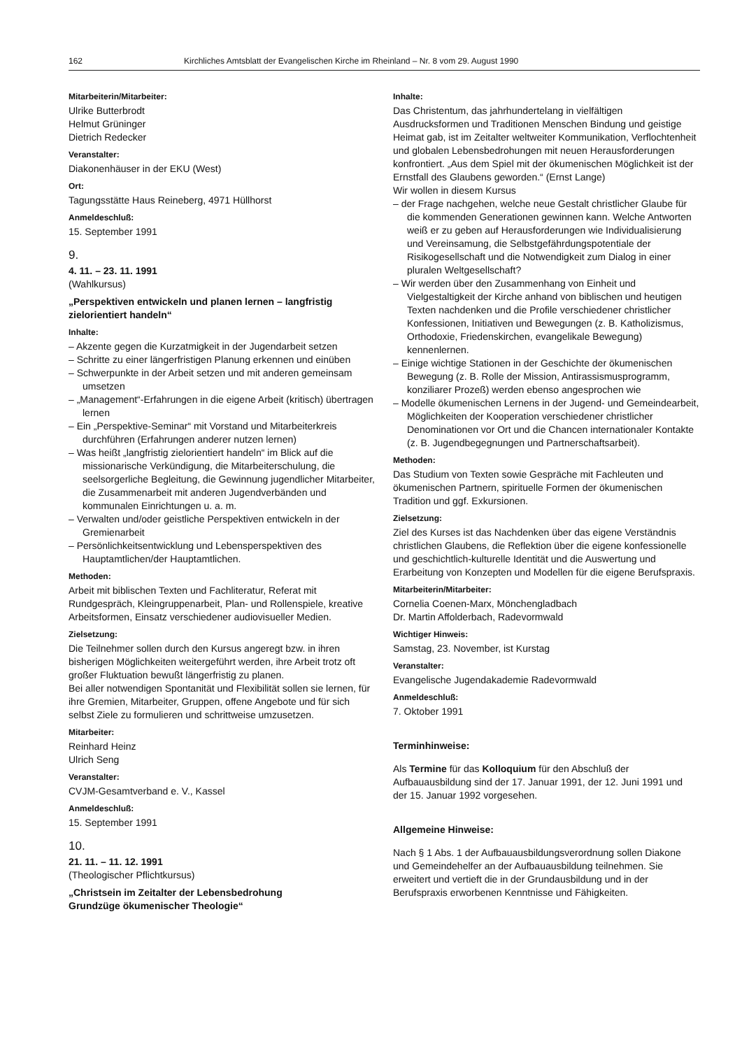162 Kirchliches Amtsblatt der Evangelischen Kirche im Rheinland – Nr. 8 vom 29. August 1990
Mitarbeiterin/Mitarbeiter:
Ulrike Butterbrodt
Helmut Grüninger
Dietrich Redecker
Veranstalter:
Diakonenhäuser in der EKU (West)
Ort:
Tagungsstätte Haus Reineberg, 4971 Hüllhorst
Anmeldeschluß:
15. September 1991
9.
4. 11. – 23. 11. 1991
(Wahlkursus)
„Perspektiven entwickeln und planen lernen – langfristig zielorientiert handeln“
Inhalte:
– Akzente gegen die Kurzatmigkeit in der Jugendarbeit setzen
– Schritte zu einer längerfristigen Planung erkennen und einüben
– Schwerpunkte in der Arbeit setzen und mit anderen gemeinsam umsetzen
– „Management“-Erfahrungen in die eigene Arbeit (kritisch) übertragen lernen
– Ein „Perspektive-Seminar“ mit Vorstand und Mitarbeiterkreis durchführen (Erfahrungen anderer nutzen lernen)
– Was heißt „langfristig zielorientiert handeln“ im Blick auf die missionarische Verkündigung, die Mitarbeiterschulung, die seelsorgerliche Begleitung, die Gewinnung jugendlicher Mitarbeiter, die Zusammenarbeit mit anderen Jugendverbänden und kommunalen Einrichtungen u. a. m.
– Verwalten und/oder geistliche Perspektiven entwickeln in der Gremienarbeit
– Persönlichkeitsentwicklung und Lebensperspektiven des Hauptamtlichen/der Hauptamtlichen.
Methoden:
Arbeit mit biblischen Texten und Fachliteratur, Referat mit Rundgespräch, Kleingruppenarbeit, Plan- und Rollenspiele, kreative Arbeitsformen, Einsatz verschiedener audiovisueller Medien.
Zielsetzung:
Die Teilnehmer sollen durch den Kursus angeregt bzw. in ihren bisherigen Möglichkeiten weitergeführt werden, ihre Arbeit trotz oft großer Fluktuation bewußt längerfristig zu planen.
Bei aller notwendigen Spontanität und Flexibilität sollen sie lernen, für ihre Gremien, Mitarbeiter, Gruppen, offene Angebote und für sich selbst Ziele zu formulieren und schrittweise umzusetzen.
Mitarbeiter:
Reinhard Heinz
Ulrich Seng
Veranstalter:
CVJM-Gesamtverband e. V., Kassel
Anmeldeschluß:
15. September 1991
10.
21. 11. – 11. 12. 1991
(Theologischer Pflichtkursus)
„Christsein im Zeitalter der Lebensbedrohung
Grundzüge ökumenischer Theologie“
Inhalte:
Das Christentum, das jahrhundertelang in vielfältigen Ausdrucksformen und Traditionen Menschen Bindung und geistige Heimat gab, ist im Zeitalter weltweiter Kommunikation, Verflochtenheit und globalen Lebensbedrohungen mit neuen Herausforderungen konfrontiert. „Aus dem Spiel mit der ökumenischen Möglichkeit ist der Ernstfall des Glaubens geworden.“ (Ernst Lange)
Wir wollen in diesem Kursus
– der Frage nachgehen, welche neue Gestalt christlicher Glaube für die kommenden Generationen gewinnen kann. Welche Antworten weiß er zu geben auf Herausforderungen wie Individualisierung und Vereinsamung, die Selbstgefährdungspotentiale der Risikogesellschaft und die Notwendigkeit zum Dialog in einer pluralen Weltgesellschaft?
– Wir werden über den Zusammenhang von Einheit und Vielgestaltigkeit der Kirche anhand von biblischen und heutigen Texten nachdenken und die Profile verschiedener christlicher Konfessionen, Initiativen und Bewegungen (z. B. Katholizismus, Orthodoxie, Friedenskirchen, evangelikale Bewegung) kennenlernen.
– Einige wichtige Stationen in der Geschichte der ökumenischen Bewegung (z. B. Rolle der Mission, Antirassismusprogramm, konziliarer Prozeß) werden ebenso angesprochen wie
– Modelle ökumenischen Lernens in der Jugend- und Gemeindearbeit, Möglichkeiten der Kooperation verschiedener christlicher Denominationen vor Ort und die Chancen internationaler Kontakte (z. B. Jugendbegegnungen und Partnerschaftsarbeit).
Methoden:
Das Studium von Texten sowie Gespräche mit Fachleuten und ökumenischen Partnern, spirituelle Formen der ökumenischen Tradition und ggf. Exkursionen.
Zielsetzung:
Ziel des Kurses ist das Nachdenken über das eigene Verständnis christlichen Glaubens, die Reflektion über die eigene konfessionelle und geschichtlich-kulturelle Identität und die Auswertung und Erarbeitung von Konzepten und Modellen für die eigene Berufspraxis.
Mitarbeiterin/Mitarbeiter:
Cornelia Coenen-Marx, Mönchengladbach
Dr. Martin Affolderbach, Radevormwald
Wichtiger Hinweis:
Samstag, 23. November, ist Kurstag
Veranstalter:
Evangelische Jugendakademie Radevormwald
Anmeldeschluß:
7. Oktober 1991
Terminhinweise:
Als Termine für das Kolloquium für den Abschluß der Aufbauausbildung sind der 17. Januar 1991, der 12. Juni 1991 und der 15. Januar 1992 vorgesehen.
Allgemeine Hinweise:
Nach § 1 Abs. 1 der Aufbauausbildungsverordnung sollen Diakone und Gemeindehelfer an der Aufbauausbildung teilnehmen. Sie erweitert und vertieft die in der Grundausbildung und in der Berufspraxis erworbenen Kenntnisse und Fähigkeiten.